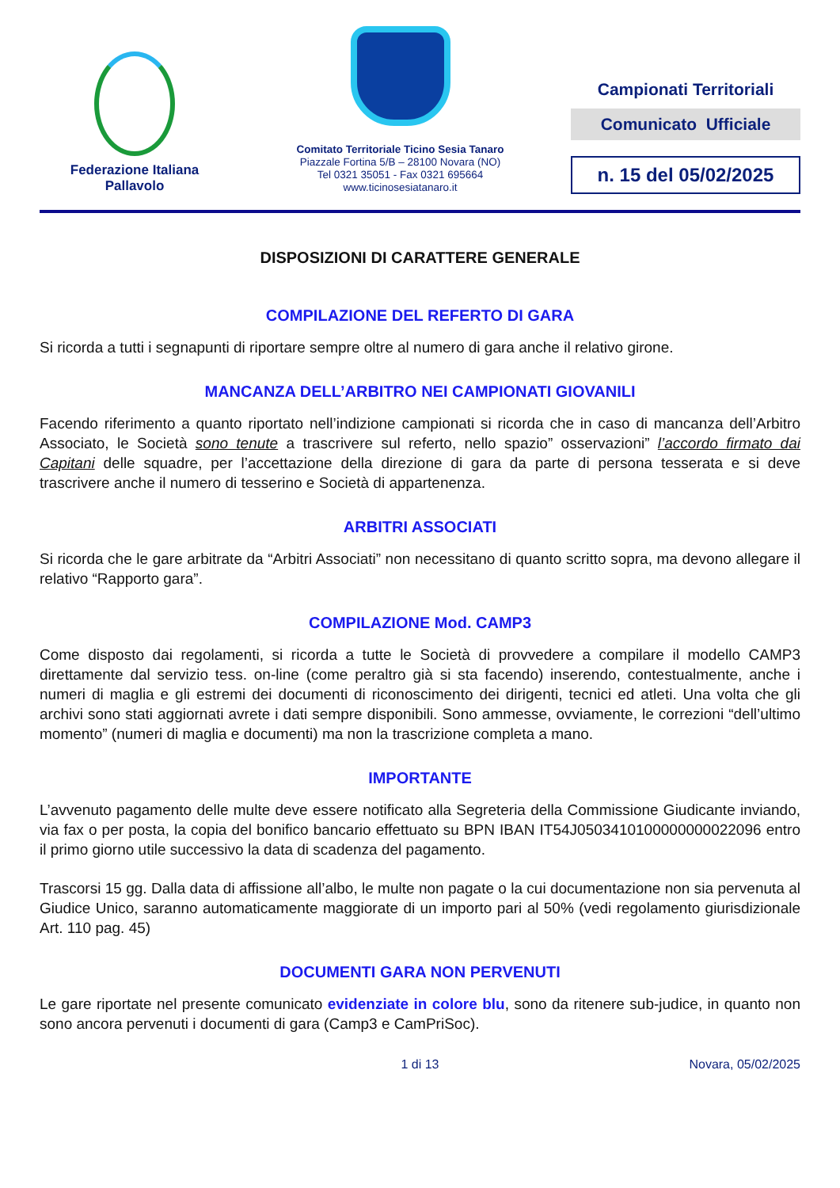Federazione Italiana
Pallavolo
Comitato Territoriale Ticino Sesia Tanaro
Piazzale Fortina 5/B – 28100 Novara (NO)
Tel 0321 35051 - Fax 0321 695664
www.ticinosesiatanaro.it
Campionati Territoriali
Comunicato Ufficiale
n. 15 del 05/02/2025
DISPOSIZIONI DI CARATTERE GENERALE
COMPILAZIONE DEL REFERTO DI GARA
Si ricorda a tutti i segnapunti di riportare sempre oltre al numero di gara anche il relativo girone.
MANCANZA DELL’ARBITRO NEI CAMPIONATI GIOVANILI
Facendo riferimento a quanto riportato nell’indizione campionati si ricorda che in caso di mancanza dell’Arbitro Associato, le Società sono tenute a trascrivere sul referto, nello spazio” osservazioni” l’accordo firmato dai Capitani delle squadre, per l’accettazione della direzione di gara da parte di persona tesserata e si deve trascrivere anche il numero di tesserino e Società di appartenenza.
ARBITRI ASSOCIATI
Si ricorda che le gare arbitrate da “Arbitri Associati” non necessitano di quanto scritto sopra, ma devono allegare il relativo “Rapporto gara”.
COMPILAZIONE Mod. CAMP3
Come disposto dai regolamenti, si ricorda a tutte le Società di provvedere a compilare il modello CAMP3 direttamente dal servizio tess. on-line (come peraltro già si sta facendo) inserendo, contestualmente, anche i numeri di maglia e gli estremi dei documenti di riconoscimento dei dirigenti, tecnici ed atleti. Una volta che gli archivi sono stati aggiornati avrete i dati sempre disponibili. Sono ammesse, ovviamente, le correzioni “dell’ultimo momento” (numeri di maglia e documenti) ma non la trascrizione completa a mano.
IMPORTANTE
L’avvenuto pagamento delle multe deve essere notificato alla Segreteria della Commissione Giudicante inviando, via fax o per posta, la copia del bonifico bancario effettuato su BPN IBAN IT54J0503410100000000022096 entro il primo giorno utile successivo la data di scadenza del pagamento.
Trascorsi 15 gg. Dalla data di affissione all’albo, le multe non pagate o la cui documentazione non sia pervenuta al Giudice Unico, saranno automaticamente maggiorate di un importo pari al 50% (vedi regolamento giurisdizionale Art. 110 pag. 45)
DOCUMENTI GARA NON PERVENUTI
Le gare riportate nel presente comunicato evidenziate in colore blu, sono da ritenere sub-judice, in quanto non sono ancora pervenuti i documenti di gara (Camp3 e CamPriSoc).
1 di 13 Novara, 05/02/2025